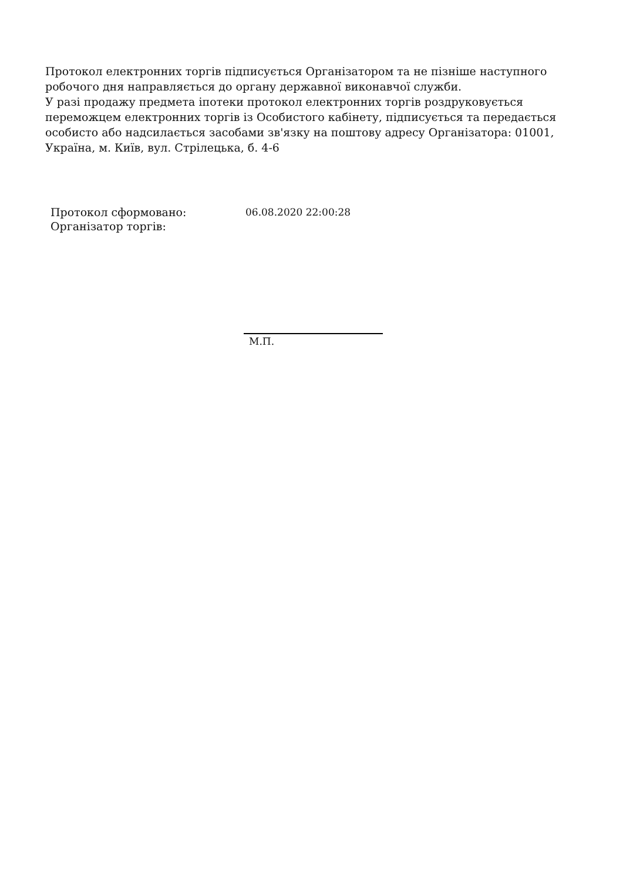Протокол електронних торгів підписується Організатором та не пізніше наступного робочого дня направляється до органу державної виконавчої служби.
У разі продажу предмета іпотеки протокол електронних торгів роздруковується переможцем електронних торгів із Особистого кабінету, підписується та передається особисто або надсилається засобами зв'язку на поштову адресу Організатора: 01001, Україна, м. Київ, вул. Стрілецька, б. 4-6
| Протокол сформовано: | 06.08.2020 22:00:28 |
| Організатор торгів: | |
М.П.